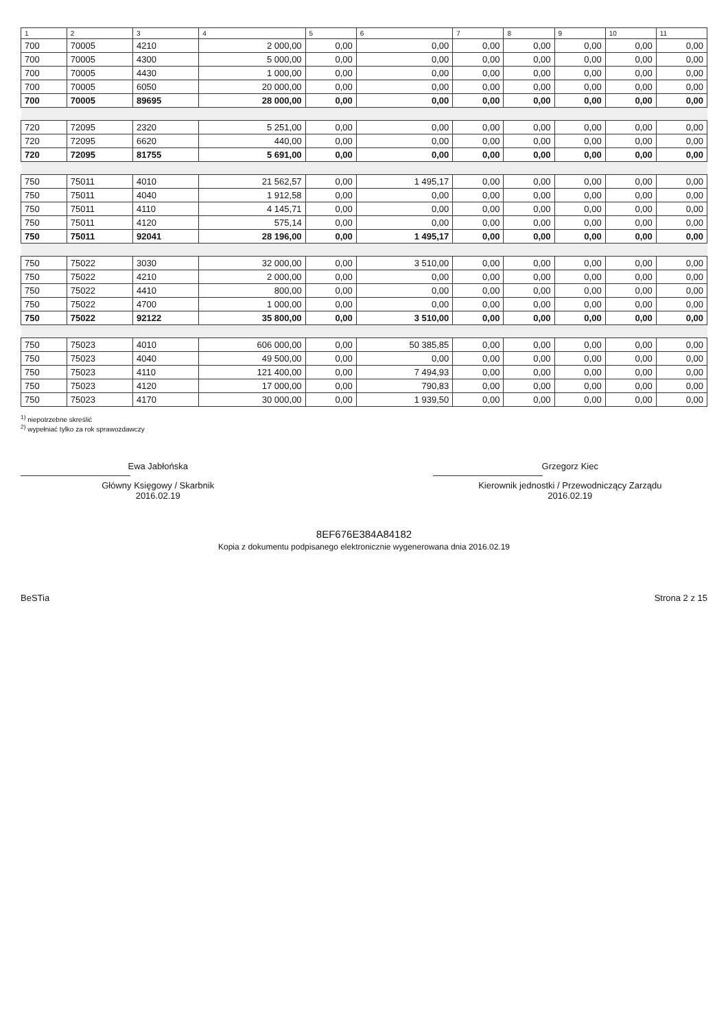| 1 | 2 | 3 | 4 | 5 | 6 | 7 | 8 | 9 | 10 | 11 |
| --- | --- | --- | --- | --- | --- | --- | --- | --- | --- | --- |
| 700 | 70005 | 4210 | 2 000,00 | 0,00 | 0,00 | 0,00 | 0,00 | 0,00 | 0,00 | 0,00 |
| 700 | 70005 | 4300 | 5 000,00 | 0,00 | 0,00 | 0,00 | 0,00 | 0,00 | 0,00 | 0,00 |
| 700 | 70005 | 4430 | 1 000,00 | 0,00 | 0,00 | 0,00 | 0,00 | 0,00 | 0,00 | 0,00 |
| 700 | 70005 | 6050 | 20 000,00 | 0,00 | 0,00 | 0,00 | 0,00 | 0,00 | 0,00 | 0,00 |
| 700 | 70005 | 89695 | 28 000,00 | 0,00 | 0,00 | 0,00 | 0,00 | 0,00 | 0,00 | 0,00 |
| 720 | 72095 | 2320 | 5 251,00 | 0,00 | 0,00 | 0,00 | 0,00 | 0,00 | 0,00 | 0,00 |
| 720 | 72095 | 6620 | 440,00 | 0,00 | 0,00 | 0,00 | 0,00 | 0,00 | 0,00 | 0,00 |
| 720 | 72095 | 81755 | 5 691,00 | 0,00 | 0,00 | 0,00 | 0,00 | 0,00 | 0,00 | 0,00 |
| 750 | 75011 | 4010 | 21 562,57 | 0,00 | 1 495,17 | 0,00 | 0,00 | 0,00 | 0,00 | 0,00 |
| 750 | 75011 | 4040 | 1 912,58 | 0,00 | 0,00 | 0,00 | 0,00 | 0,00 | 0,00 | 0,00 |
| 750 | 75011 | 4110 | 4 145,71 | 0,00 | 0,00 | 0,00 | 0,00 | 0,00 | 0,00 | 0,00 |
| 750 | 75011 | 4120 | 575,14 | 0,00 | 0,00 | 0,00 | 0,00 | 0,00 | 0,00 | 0,00 |
| 750 | 75011 | 92041 | 28 196,00 | 0,00 | 1 495,17 | 0,00 | 0,00 | 0,00 | 0,00 | 0,00 |
| 750 | 75022 | 3030 | 32 000,00 | 0,00 | 3 510,00 | 0,00 | 0,00 | 0,00 | 0,00 | 0,00 |
| 750 | 75022 | 4210 | 2 000,00 | 0,00 | 0,00 | 0,00 | 0,00 | 0,00 | 0,00 | 0,00 |
| 750 | 75022 | 4410 | 800,00 | 0,00 | 0,00 | 0,00 | 0,00 | 0,00 | 0,00 | 0,00 |
| 750 | 75022 | 4700 | 1 000,00 | 0,00 | 0,00 | 0,00 | 0,00 | 0,00 | 0,00 | 0,00 |
| 750 | 75022 | 92122 | 35 800,00 | 0,00 | 3 510,00 | 0,00 | 0,00 | 0,00 | 0,00 | 0,00 |
| 750 | 75023 | 4010 | 606 000,00 | 0,00 | 50 385,85 | 0,00 | 0,00 | 0,00 | 0,00 | 0,00 |
| 750 | 75023 | 4040 | 49 500,00 | 0,00 | 0,00 | 0,00 | 0,00 | 0,00 | 0,00 | 0,00 |
| 750 | 75023 | 4110 | 121 400,00 | 0,00 | 7 494,93 | 0,00 | 0,00 | 0,00 | 0,00 | 0,00 |
| 750 | 75023 | 4120 | 17 000,00 | 0,00 | 790,83 | 0,00 | 0,00 | 0,00 | 0,00 | 0,00 |
| 750 | 75023 | 4170 | 30 000,00 | 0,00 | 1 939,50 | 0,00 | 0,00 | 0,00 | 0,00 | 0,00 |
<sup>1)</sup> niepotrzebne skreślić
<sup>2)</sup> wypełniać tylko za rok sprawozdawczy
Ewa Jabłońska
Główny Księgowy / Skarbnik
2016.02.19
Grzegorz Kiec
Kierownik jednostki / Przewodniczący Zarządu
2016.02.19
8EF676E384A84182
Kopia z dokumentu podpisanego elektronicznie wygenerowana dnia 2016.02.19
BeSTia Strona 2 z 15